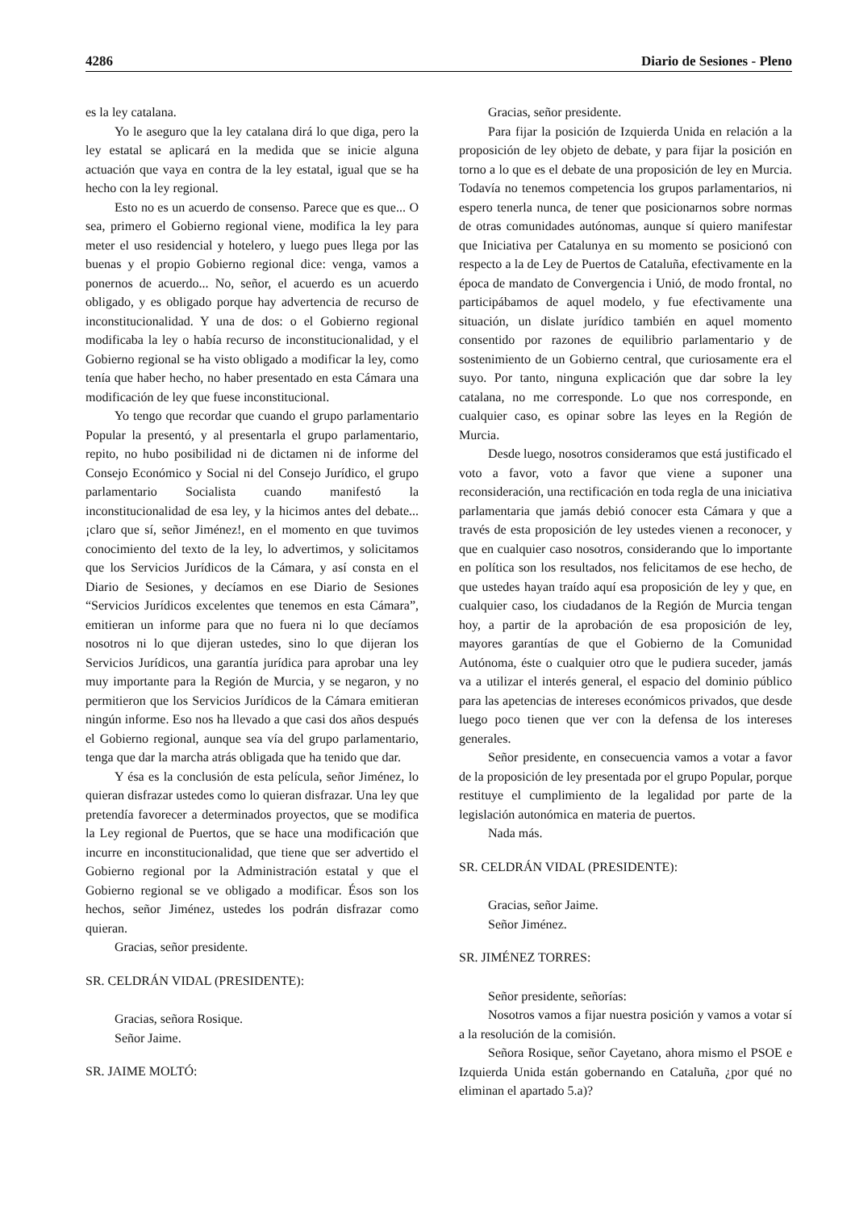4286 Diario de Sesiones - Pleno
es la ley catalana.
Yo le aseguro que la ley catalana dirá lo que diga, pero la ley estatal se aplicará en la medida que se inicie alguna actuación que vaya en contra de la ley estatal, igual que se ha hecho con la ley regional.
Esto no es un acuerdo de consenso. Parece que es que... O sea, primero el Gobierno regional viene, modifica la ley para meter el uso residencial y hotelero, y luego pues llega por las buenas y el propio Gobierno regional dice: venga, vamos a ponernos de acuerdo... No, señor, el acuerdo es un acuerdo obligado, y es obligado porque hay advertencia de recurso de inconstitucionalidad. Y una de dos: o el Gobierno regional modificaba la ley o había recurso de inconstitucionalidad, y el Gobierno regional se ha visto obligado a modificar la ley, como tenía que haber hecho, no haber presentado en esta Cámara una modificación de ley que fuese inconstitucional.
Yo tengo que recordar que cuando el grupo parlamentario Popular la presentó, y al presentarla el grupo parlamentario, repito, no hubo posibilidad ni de dictamen ni de informe del Consejo Económico y Social ni del Consejo Jurídico, el grupo parlamentario Socialista cuando manifestó la inconstitucionalidad de esa ley, y la hicimos antes del debate... ¡claro que sí, señor Jiménez!, en el momento en que tuvimos conocimiento del texto de la ley, lo advertimos, y solicitamos que los Servicios Jurídicos de la Cámara, y así consta en el Diario de Sesiones, y decíamos en ese Diario de Sesiones “Servicios Jurídicos excelentes que tenemos en esta Cámara”, emitieran un informe para que no fuera ni lo que decíamos nosotros ni lo que dijeran ustedes, sino lo que dijeran los Servicios Jurídicos, una garantía jurídica para aprobar una ley muy importante para la Región de Murcia, y se negaron, y no permitieron que los Servicios Jurídicos de la Cámara emitieran ningún informe. Eso nos ha llevado a que casi dos años después el Gobierno regional, aunque sea vía del grupo parlamentario, tenga que dar la marcha atrás obligada que ha tenido que dar.
Y ésa es la conclusión de esta película, señor Jiménez, lo quieran disfrazar ustedes como lo quieran disfrazar. Una ley que pretendía favorecer a determinados proyectos, que se modifica la Ley regional de Puertos, que se hace una modificación que incurre en inconstitucionalidad, que tiene que ser advertido el Gobierno regional por la Administración estatal y que el Gobierno regional se ve obligado a modificar. Ésos son los hechos, señor Jiménez, ustedes los podrán disfrazar como quieran.
Gracias, señor presidente.
SR. CELDRÁN VIDAL (PRESIDENTE):
Gracias, señora Rosique.
Señor Jaime.
SR. JAIME MOLTÓ:
Gracias, señor presidente.
Para fijar la posición de Izquierda Unida en relación a la proposición de ley objeto de debate, y para fijar la posición en torno a lo que es el debate de una proposición de ley en Murcia. Todavía no tenemos competencia los grupos parlamentarios, ni espero tenerla nunca, de tener que posicionarnos sobre normas de otras comunidades autónomas, aunque sí quiero manifestar que Iniciativa per Catalunya en su momento se posicionó con respecto a la de Ley de Puertos de Cataluña, efectivamente en la época de mandato de Convergencia i Unió, de modo frontal, no participábamos de aquel modelo, y fue efectivamente una situación, un dislate jurídico también en aquel momento consentido por razones de equilibrio parlamentario y de sostenimiento de un Gobierno central, que curiosamente era el suyo. Por tanto, ninguna explicación que dar sobre la ley catalana, no me corresponde. Lo que nos corresponde, en cualquier caso, es opinar sobre las leyes en la Región de Murcia.
Desde luego, nosotros consideramos que está justificado el voto a favor, voto a favor que viene a suponer una reconsideración, una rectificación en toda regla de una iniciativa parlamentaria que jamás debió conocer esta Cámara y que a través de esta proposición de ley ustedes vienen a reconocer, y que en cualquier caso nosotros, considerando que lo importante en política son los resultados, nos felicitamos de ese hecho, de que ustedes hayan traído aquí esa proposición de ley y que, en cualquier caso, los ciudadanos de la Región de Murcia tengan hoy, a partir de la aprobación de esa proposición de ley, mayores garantías de que el Gobierno de la Comunidad Autónoma, éste o cualquier otro que le pudiera suceder, jamás va a utilizar el interés general, el espacio del dominio público para las apetencias de intereses económicos privados, que desde luego poco tienen que ver con la defensa de los intereses generales.
Señor presidente, en consecuencia vamos a votar a favor de la proposición de ley presentada por el grupo Popular, porque restituye el cumplimiento de la legalidad por parte de la legislación autonómica en materia de puertos.
Nada más.
SR. CELDRÁN VIDAL (PRESIDENTE):
Gracias, señor Jaime.
Señor Jiménez.
SR. JIMÉNEZ TORRES:
Señor presidente, señorías:
Nosotros vamos a fijar nuestra posición y vamos a votar sí a la resolución de la comisión.
Señora Rosique, señor Cayetano, ahora mismo el PSOE e Izquierda Unida están gobernando en Cataluña, ¿por qué no eliminan el apartado 5.a)?